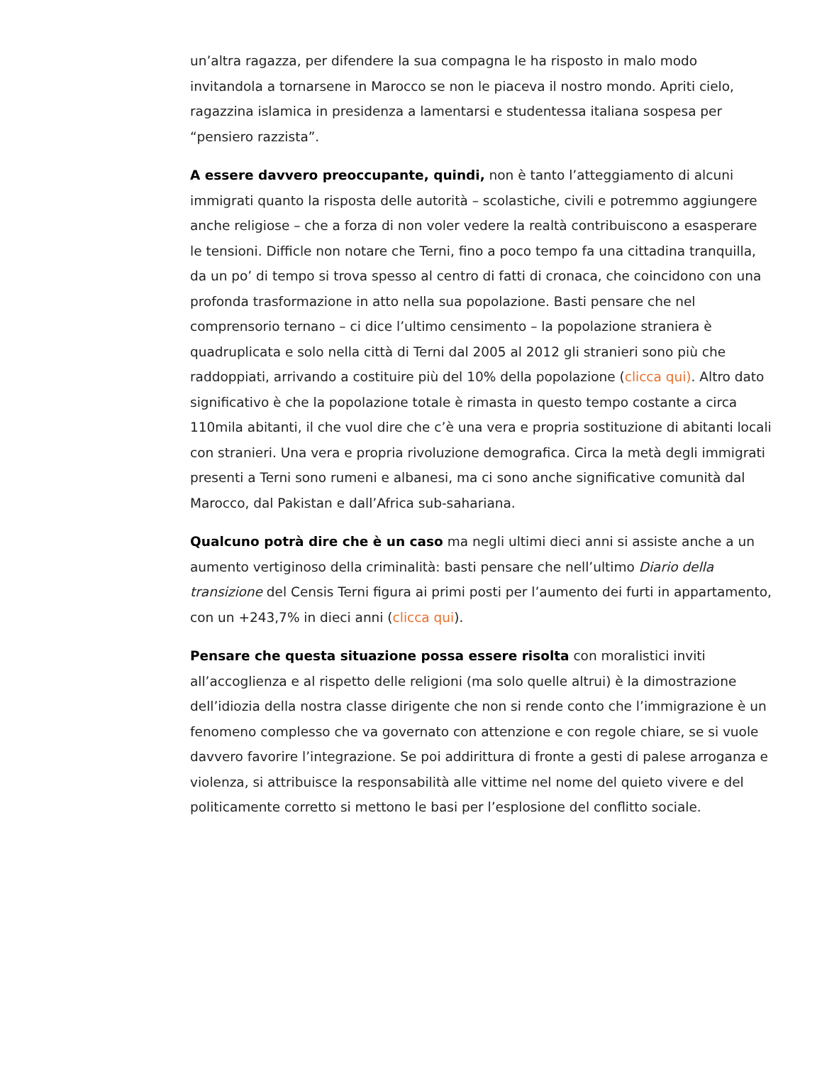un’altra ragazza, per difendere la sua compagna le ha risposto in malo modo invitandola a tornarsene in Marocco se non le piaceva il nostro mondo. Apriti cielo, ragazzina islamica in presidenza a lamentarsi e studentessa italiana sospesa per “pensiero razzista”.
A essere davvero preoccupante, quindi, non è tanto l’atteggiamento di alcuni immigrati quanto la risposta delle autorità – scolastiche, civili e potremmo aggiungere anche religiose – che a forza di non voler vedere la realtà contribuiscono a esasperare le tensioni. Difficle non notare che Terni, fino a poco tempo fa una cittadina tranquilla, da un po’ di tempo si trova spesso al centro di fatti di cronaca, che coincidono con una profonda trasformazione in atto nella sua popolazione. Basti pensare che nel comprensorio ternano – ci dice l’ultimo censimento – la popolazione straniera è quadruplicata e solo nella città di Terni dal 2005 al 2012 gli stranieri sono più che raddoppiati, arrivando a costituire più del 10% della popolazione (clicca qui). Altro dato significativo è che la popolazione totale è rimasta in questo tempo costante a circa 110mila abitanti, il che vuol dire che c’è una vera e propria sostituzione di abitanti locali con stranieri. Una vera e propria rivoluzione demografica. Circa la metà degli immigrati presenti a Terni sono rumeni e albanesi, ma ci sono anche significative comunità dal Marocco, dal Pakistan e dall’Africa sub-sahariana.
Qualcuno potrà dire che è un caso ma negli ultimi dieci anni si assiste anche a un aumento vertiginoso della criminalità: basti pensare che nell’ultimo Diario della transizione del Censis Terni figura ai primi posti per l’aumento dei furti in appartamento, con un +243,7% in dieci anni (clicca qui).
Pensare che questa situazione possa essere risolta con moralistici inviti all’accoglienza e al rispetto delle religioni (ma solo quelle altrui) è la dimostrazione dell’idiozia della nostra classe dirigente che non si rende conto che l’immigrazione è un fenomeno complesso che va governato con attenzione e con regole chiare, se si vuole davvero favorire l’integrazione. Se poi addirittura di fronte a gesti di palese arroganza e violenza, si attribuisce la responsabilità alle vittime nel nome del quieto vivere e del politicamente corretto si mettono le basi per l’esplosione del conflitto sociale.